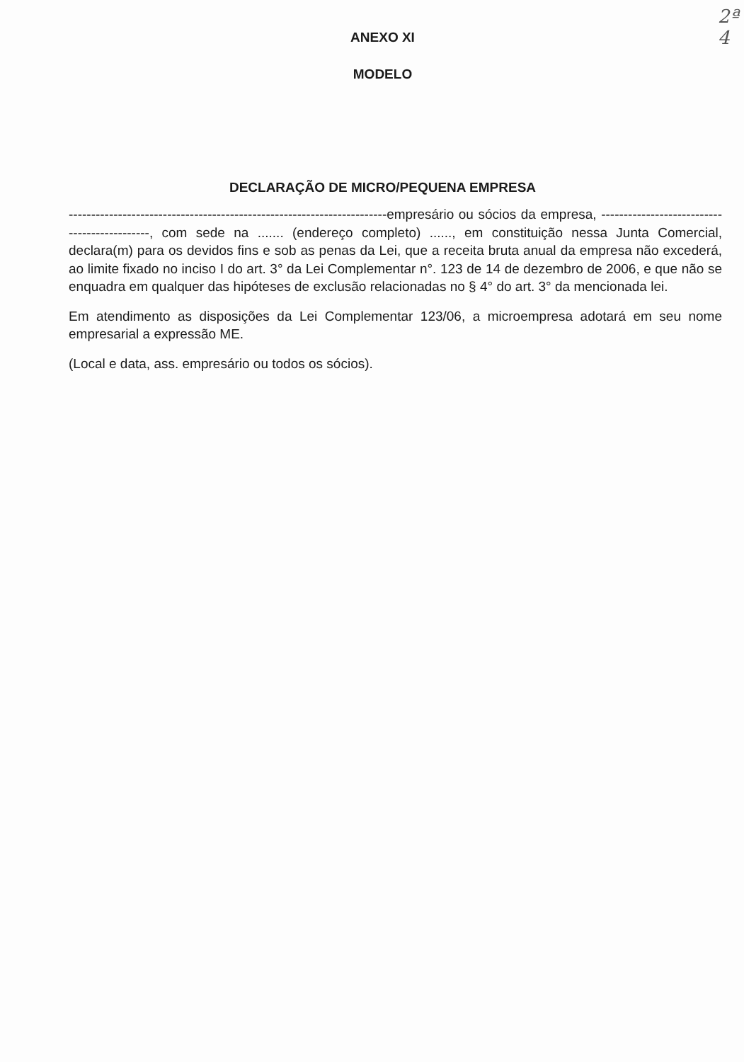2ª
4
ANEXO XI
MODELO
DECLARAÇÃO DE MICRO/PEQUENA EMPRESA
-----------------------------------------------------------------------empresário ou sócios da empresa, ---------------------------------------------, com sede na ....... (endereço completo) ......, em constituição nessa Junta Comercial, declara(m) para os devidos fins e sob as penas da Lei, que a receita bruta anual da empresa não excederá, ao limite fixado no inciso I do art. 3° da Lei Complementar n°. 123 de 14 de dezembro de 2006, e que não se enquadra em qualquer das hipóteses de exclusão relacionadas no § 4° do art. 3° da mencionada lei.
Em atendimento as disposições da Lei Complementar 123/06, a microempresa adotará em seu nome empresarial a expressão ME.
(Local e data, ass. empresário ou todos os sócios).